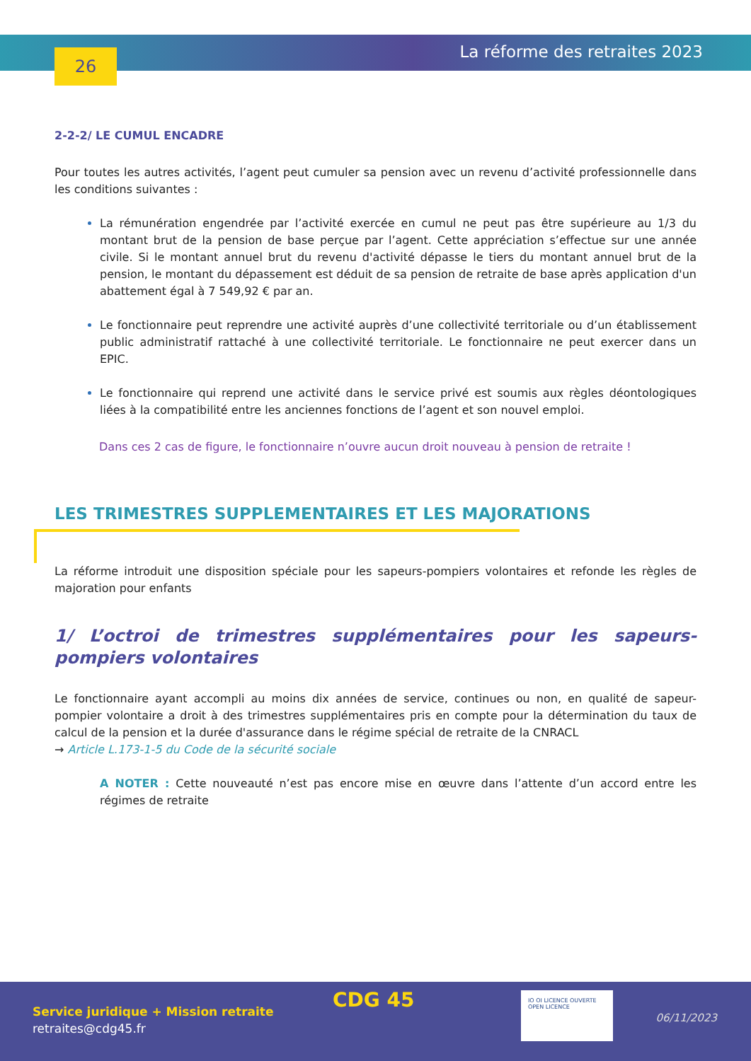26 La réforme des retraites 2023
2-2-2/ LE CUMUL ENCADRE
Pour toutes les autres activités, l’agent peut cumuler sa pension avec un revenu d’activité professionnelle dans les conditions suivantes :
La rémunération engendrée par l’activité exercée en cumul ne peut pas être supérieure au 1/3 du montant brut de la pension de base perçue par l’agent. Cette appréciation s’effectue sur une année civile. Si le montant annuel brut du revenu d'activité dépasse le tiers du montant annuel brut de la pension, le montant du dépassement est déduit de sa pension de retraite de base après application d'un abattement égal à 7 549,92 € par an.
Le fonctionnaire peut reprendre une activité auprès d’une collectivité territoriale ou d’un établissement public administratif rattaché à une collectivité territoriale. Le fonctionnaire ne peut exercer dans un EPIC.
Le fonctionnaire qui reprend une activité dans le service privé est soumis aux règles déontologiques liées à la compatibilité entre les anciennes fonctions de l’agent et son nouvel emploi.
Dans ces 2 cas de figure, le fonctionnaire n’ouvre aucun droit nouveau à pension de retraite !
LES TRIMESTRES SUPPLEMENTAIRES ET LES MAJORATIONS
La réforme introduit une disposition spéciale pour les sapeurs-pompiers volontaires et refonde les règles de majoration pour enfants
1/ L’octroi de trimestres supplémentaires pour les sapeurs-pompiers volontaires
Le fonctionnaire ayant accompli au moins dix années de service, continues ou non, en qualité de sapeur-pompier volontaire a droit à des trimestres supplémentaires pris en compte pour la détermination du taux de calcul de la pension et la durée d'assurance dans le régime spécial de retraite de la CNRACL
→ Article L.173-1-5 du Code de la sécurité sociale
A NOTER : Cette nouveauté n’est pas encore mise en œuvre dans l’attente d’un accord entre les régimes de retraite
CDG 45
Service juridique + Mission retraite
retraites@cdg45.fr
IO OI LICENCE OUVERTE OPEN LICENCE
06/11/2023